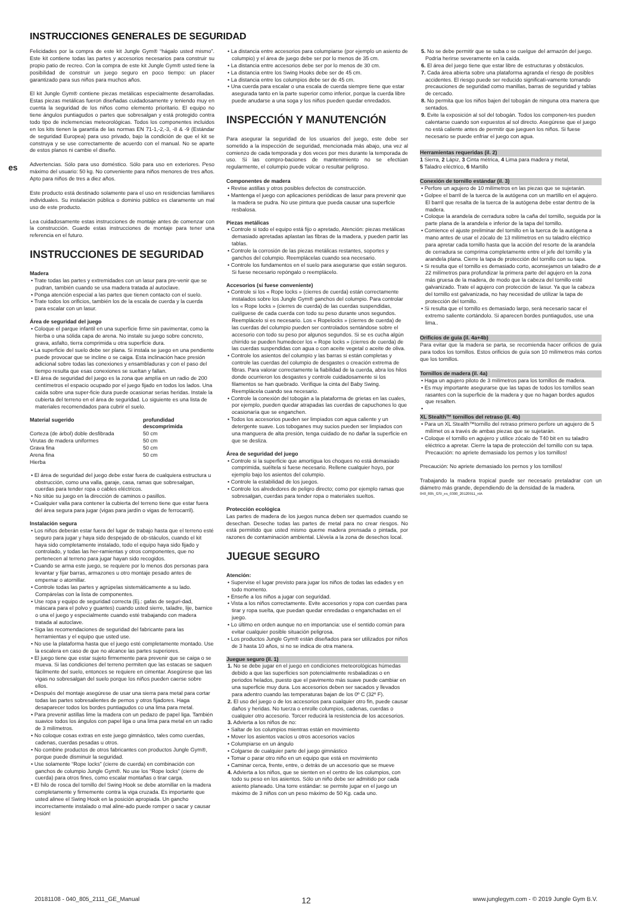es
INSTRUCCIONES GENERALES DE SEGURIDAD
Felicidades por la compra de este kit Jungle Gym® “hágalo usted mismo”. Este kit contiene todas las partes y accesorios necesarios para construir su propio patio de recreo. Con la compra de este kit Jungle Gym® usted tiene la posibilidad de construir un juego seguro en poco tiempo: un placer garantizado para sus niños para muchos años.
El kit Jungle Gym® contiene piezas metálicas especialmente desarrolladas. Estas piezas metálicas fueron diseñadas cuidadosamente y teniendo muy en cuenta la seguridad de los niños como elemento prioritario. El equipo no tiene ángulos puntiagudos o partes que sobresalgan y está protegido contra todo tipo de inclemencias meteorológicas. Todos los componentes incluidos en los kits tienen la garantía de las normas EN 71-1,-2,-3, -8 & -9 (Estándar de seguridad Europea) para uso privado, bajo la condición de que el kit se construya y se use correctamente de acuerdo con el manual. No se aparte de estos planos ni cambie el diseño.
Advertencias. Sólo para uso doméstico. Sólo para uso en exteriores. Peso máximo del usuario: 50 kg. No conveniente para niños menores de tres años. Apto para niños de tres a diez años.
Este producto está destinado solamente para el uso en residencias familiares individuales. Su instalación pública o dominio público es claramente un mal uso de este producto.
Lea cuidadosamente estas instrucciones de montaje antes de comenzar con la construcción. Guarde estas instrucciones de montaje para tener una referencia en el futuro.
INSTRUCCIONES DE SEGURIDAD
Madera
• Trate todas las partes y extremidades con un lasur para pre-venir que se pudran, también cuando se usa madera tratada al autoclave.
• Ponga atención especial a las partes que tienen contacto con el suelo.
• Trate todos los orificios, también los de la escala de cuerda y la cuerda para escalar con un lasur.
Área de seguridad del juego
• Coloque el parque infantil en una superficie firme sin pavimentar, como la hierba o una sólida capa de arena. No instale su juego sobre concreto, grava, asfalto, tierra comprimida u otra superficie dura.
• La superficie del suelo debe ser plana. Si instala se juego en una pendiente puede provocar que se incline o se caiga. Esta inclinación hace presión adicional sobre todas las conexiones y ensambladuras y con el paso del tiempo resulta que esas conexiones se sueltan y fallan.
• El área de seguridad del juego es la zona que amplía en un radio de 200 centímetros el espacio ocupado por el juego fijado en todos los lados. Una caída sobre una super-ficie dura puede ocasionar serias heridas. Instale la cubierta del terreno en el área de seguridad. Lo siguiente es una lista de materiales recomendados para cubrir el suelo.
| Material sugerido | profundidad descomprimida |
| --- | --- |
| Corteza (de árbol) doble desfibrada | 50 cm |
| Virutas de madera uniformes | 50 cm |
| Grava fina | 50 cm |
| Arena fina | 50 cm |
| Hierba | |
• El área de seguridad del juego debe estar fuera de cualquiera estructura u obstrucción, como una valla, garaje, casa, ramas que sobresalgan, cuerdas para tender ropa o cables eléctricos.
• No sitúe su juego en la dirección de caminos o pasillos.
• Cualquier valla para contener la cubierta del terreno tiene que estar fuera del área segura para jugar (vigas para jardín o vigas de ferrocarril).
Instalación segura
• Los niños deberán estar fuera del lugar de trabajo hasta que el terreno esté seguro para jugar y haya sido despejado de ob-stáculos, cuando el kit haya sido completamente instalado, todo el equipo haya sido fijado y controlado, y todas las her-ramientas y otros componentes, que no pertenecen al terreno para jugar hayan sido recogidos.
• Cuando se arma este juego, se requiere por lo menos dos personas para levantar y fijar barras, armazones u otro montaje pesado antes de empernar o atornillar.
• Controle todas las partes y agrúpelas sistemáticamente a su lado. Compárelas con la lista de componentes.
• Use ropa y equipo de seguridad correcta (Ej.: gafas de seguri-dad, máscara para el polvo y guantes) cuando usted sierre, taladre, lije, barnice o una el juego y especialmente cuando esté trabajando con madera tratada al autoclave.
• Siga las recomendaciones de seguridad del fabricante para las herramientas y el equipo que usted use.
• No use la plataforma hasta que el juego esté completamente montado. Use la escalera en caso de que no alcance las partes superiores.
• El juego tiene que estar sujeto firmemente para prevenir que se caiga o se mueva. Si las condiciones del terreno permiten que las estacas se saquen fácilmente del suelo, entonces se requiere en cimentar. Asegúrese que las vigas no sobresalgan del suelo porque los niños pueden caerse sobre ellos.
• Después del montaje asegúrese de usar una sierra para metal para cortar todas las partes sobresalientes de pernos y otros fijadores. Haga desaparecer todos los bordes puntiagudos co una lima para metal.
• Para prevenir astillas lime la madera con un pedazo de papel liga. También suavice todos los ángulos con papel liga o una lima para metal en un radio de 3 milímetros.
• No coloque cosas extras en este juego gimnástico, tales como cuerdas, cadenas, cuerdas pesadas u otros.
• No combine productos de otros fabricantes con productos Jungle Gym®, porque puede disminuir la seguridad.
• Use solamente “Rope locks” (cierre de cuerda) en combinación con ganchos de columpio Jungle Gym®. No use los “Rope locks” (cierre de cuerda) para otros fines, como escalar montañas o tirar carga.
• El hilo de rosca del tornillo del Swing Hook se debe atornillar en la madera completamente y firmemente contra la viga cruzada. Es importante que usted alinee el Swing Hook en la posición apropiada. Un gancho incorrectamente instalado o mal aline-ado puede romper o sacar y causar lesión!
• La distancia entre accesorios para columpiarse (por ejemplo un asiento de columpio) y el área de juego debe ser por lo menos de 35 cm.
• La distancia entre accesorios debe ser por lo menos de 30 cm.
• La distancia entre los Swing Hooks debe ser de 45 cm.
• La distancia entre los columpios debe ser de 45 cm.
• Una cuerda para escalar o una escala de cuerda siempre tiene que estar asegurada tanto en la parte superior como inferior, porque la cuerda libre puede anudarse a una soga y los niños pueden quedar enredados.
INSPECCIÓN Y MANUTENCIÓN
Para asegurar la seguridad de los usuarios del juego, este debe ser sometido a la inspección de seguridad, mencionada más abajo, una vez al comienzo de cada temporada y dos veces por mes durante la temporada de uso. Si las compro-baciones de mantenimiento no se efectúan regularmente, el columpio puede volcar o resultar peligroso.
Componentes de madera
• Revise astillas y otros posibles defectos de construcción.
• Mantenga el juego con aplicaciones periódicas de lasur para prevenir que la madera se pudra. No use pintura que pueda causar una superficie resbalosa.
Piezas metálicas
• Controle si todo el equipo está fijo o apretado, Atención: piezas metálicas demasiado apretadas aplastan las fibras de la madera, y pueden partir las tablas.
• Controle la corrosión de las piezas metálicas restantes, soportes y ganchos del columpio. Reemplácelas cuando sea necesario.
• Controle los fundamentos en el suelo para asegurarse que están seguros. Si fuese necesario repóngalo o reemplácelo.
Accesorios (si fuese conveniente)
• Controle si los « Rope locks » (cierres de cuerda) están correctamente instalados sobre los Jungle Gym® ganchos del columpio. Para controlar los « Rope locks » (cierres de cuerda) de las cuerdas suspendidas, cuélguese de cada cuerda con todo su peso durante unos segundos. Reemplácelo si es necesario. Los « Ropelocks » (cierres de cuerda) de las cuerdas del columpio pueden ser controlados sentándose sobre el accesorio con todo su peso por algunos segundos. Si se es cucha algún chirrido se pueden humedecer los « Rope locks » (cierres de cuerda) de las cuerdas suspendidas con agua o con aceite vegetal o aceite de oliva.
• Controle los asientos del columpio y las barras si están completas y controle las cuerdas del columpio de desgastes o creación extrema de fibras. Para valorar correctamente la fiabilidad de la cuerda, abra los hilos donde ocurrieron los desgastes y controle cuidadosamente si los filamentos se han quebrado. Verifique la cinta del Baby Swing. Reemplácela cuando sea necesario.
• Controle la conexión del tobogán a la plataforma de grietas en las cuales, por ejemplo, pueden quedar atrapadas las cuerdas de capuchones lo que ocasionaría que se enganchen.
• Todos los accesorios pueden ser limpiados con agua caliente y un detergente suave. Los toboganes muy sucios pueden ser limpiados con una manguera de alta presión, tenga cuidado de no dañar la superficie en que se desliza.
Área de seguridad del juego
• Controle si la superficie que amortigua los choques no está demasiado comprimida, suéltela si fuese necesario. Rellene cualquier hoyo, por ejemplo bajo los asientos del columpio.
• Controle la estabilidad de los juegos.
• Controle los alrededores de peligro directo; como por ejemplo ramas que sobresalgan, cuerdas para tender ropa o materiales sueltos.
Protección ecológica
Las partes de madera de los juegos nunca deben ser quemados cuando se desechan. Deseche todas las partes de metal para no crear riesgos. No está permitido que usted mismo queme madera prensada o pintada, por razones de contaminación ambiental. Llévela a la zona de desechos local.
JUEGUE SEGURO
Atención:
• Supervise el lugar previsto para jugar los niños de todas las edades y en todo momento.
• Enseñe a los niños a jugar con seguridad.
• Vista a los niños correctamente. Evite accesorios y ropa con cuerdas para tirar y ropa suelta, que puedan quedar enredadas o enganchadas en el juego.
• Lo último en orden aunque no en importancia: use el sentido común para evitar cualquier posible situación peligrosa.
• Los productos Jungle Gym® están diseñados para ser utilizados por niños de 3 hasta 10 años, si no se indica de otra manera.
Juegue seguro (il. 1)
1. No se debe jugar en el juego en condiciones meteorológicas húmedas debido a que las superficies son potencialmente resbaladizas o en periodos helados, puesto que el pavimento más suave puede cambiar en una superficie muy dura. Los accesorios deben ser sacados y llevados para adentro cuando las temperaturas bajan de los 0º C (32º F).
2. El uso del juego o de los accesorios para cualquier otro fin, puede causar daños y heridas. No tuerza o enrolle columpios, cadenas, cuerdas o cualquier otro accesorio. Torcer reducirá la resistencia de los accesorios.
3. Advierta a los niños de no:
• Saltar de los columpios mientras están en movimiento
• Mover los asientos vacíos u otros accesorios vacíos
• Columpiarse en un ángulo
• Colgarse de cualquier parte del juego gimnástico
• Tomar o parar otro niño en un equipo que está en movimiento
• Caminar cerca, frente, entre, o detrás de un accesorio que se mueve
4. Advierta a los niños, que se sienten en el centro de los columpios, con todo su peso en los asientos. Sólo un niño debe ser admitido por cada asiento planeado. Una torre estándar: se permite jugar en el juego un máximo de 3 niños con un peso máximo de 50 Kg. cada uno.
5. No se debe permitir que se suba o se cuelgue del armazón del juego. Podría herirse severamente en la caída.
6. El área del juego tiene que estar libre de estructuras y obstáculos.
7. Cada área abierta sobre una plataforma agranda el riesgo de posibles accidentes. El riesgo puede ser reducido significati-vamente tomando precauciones de seguridad como manillas, barras de seguridad y tablas de cercado.
8. No permita que los niños bajen del tobogán de ninguna otra manera que sentados.
9. Evite la exposición al sol del tobogán. Todos los componen-tes pueden calentarse cuando son expuestos al sol directo. Asegúrese que el juego no está caliente antes de permitir que jueguen los niños. Si fuese necesario se puede enfriar el juego con agua.
Herramientas requeridas (il. 2)
1 Sierra, 2 Lápiz, 3 Cinta métrica, 4 Lima para madera y metal,
5 Taladro eléctrico, 6 Martillo
Conexión de tornillo estándar (il. 3)
• Perfore un agujero de 10 milímetros en las piezas que se sujetarán.
• Golpee el barril de la tuerca de la autógena con un martillo en el agujero. El barril que resalta de la tuerca de la autógena debe estar dentro de la madera.
• Coloque la arandela de cerradura sobre la caña del tornillo, seguida por la parte plana de la arandela e inferior de la tapa del tornillo.
• Comience el ajuste preliminar del tornillo en la tuerca de la autógena a mano antes de usar el zócalo de 13 milímetros en su taladro eléctrico para apretar cada tornillo hasta que la acción del resorte de la arandela de cerradura se comprima completamente entre el jefe del tornillo y la arandela plana. Cierre la tapa de protección del tornillo con su tapa.
• Si resulta que el tornillo es demasiado corto, aconsejamos un taladro de ø 22 milímetros para profundizar la primera parte del agujero en la zona más gruesa de la madera, de modo que la cabeza del tornillo esté galvanizado. Trate el agujero con protección de lasur. Ya que la cabeza del tornillo est galvanizada, no hay necesidad de utilizar la tapa de protección del tornillo.
• Si resulta que el tornillo es demasiado largo, será necesario sacar el extremo saliente cortándolo. Si aparecen bordes puntiagudos, use una lima..
Orificios de guia (il. 4a+4b)
Para evitar que la madera se parta, se recomienda hacer orificios de guía para todos los tornillos. Estos orificios de guía son 10 milímetros más cortos que los tornillos.
Tornillos de madera (il. 4a)
• Haga un agujero piloto de 3 milímetros para los tornillos de madera.
• Es muy importante asegurarse que las tapas de todos los tornillos sean rasantes con la superficie de la madera y que no hagan bordes agudos que resalten.
•
XL Stealth™ tornillos del retraso (il. 4b)
• Para un XL Stealth™tornillo del retraso primero perfore un agujero de 5 milímet os a través de ambas piezas que se sujetarán.
• Coloque el tornillo en agujero y utilice zócalo de T40 bit en su taladro eléctrico a apretar. Cierre la tapa de protección del tornillo con su tapa. Precaución: no apriete demasiado los pernos y los tornillos!
Precaución: No apriete demasiado los pernos y los tornillos!
Trabajando la madera tropical puede ser necesario pretaladrar con un diámetro más grande, dependiendo de la densidad de la madera.
040_805_GSI_es_0300_20120911_nlA
20181108 - 040_805_2111_GE_Manual 12 www.junglegym.com - © 2019 Jungle Gym B.V.